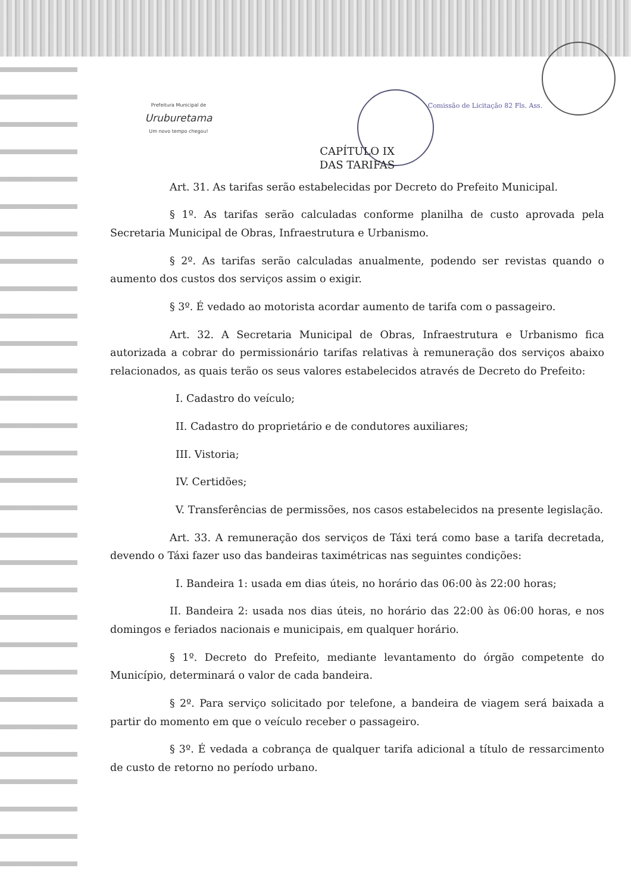Prefeitura Municipal de
Uruburetama
Um novo tempo chegou!
Comissão de Licitação 82 Fls. Ass.
CAPÍTULO IX
DAS TARIFAS
Art. 31. As tarifas serão estabelecidas por Decreto do Prefeito Municipal.
§ 1º. As tarifas serão calculadas conforme planilha de custo aprovada pela Secretaria Municipal de Obras, Infraestrutura e Urbanismo.
§ 2º. As tarifas serão calculadas anualmente, podendo ser revistas quando o aumento dos custos dos serviços assim o exigir.
§ 3º. É vedado ao motorista acordar aumento de tarifa com o passageiro.
Art. 32. A Secretaria Municipal de Obras, Infraestrutura e Urbanismo fica autorizada a cobrar do permissionário tarifas relativas à remuneração dos serviços abaixo relacionados, as quais terão os seus valores estabelecidos através de Decreto do Prefeito:
I. Cadastro do veículo;
II. Cadastro do proprietário e de condutores auxiliares;
III. Vistoria;
IV. Certidões;
V. Transferências de permissões, nos casos estabelecidos na presente legislação.
Art. 33. A remuneração dos serviços de Táxi terá como base a tarifa decretada, devendo o Táxi fazer uso das bandeiras taximétricas nas seguintes condições:
I. Bandeira 1: usada em dias úteis, no horário das 06:00 às 22:00 horas;
II. Bandeira 2: usada nos dias úteis, no horário das 22:00 às 06:00 horas, e nos domingos e feriados nacionais e municipais, em qualquer horário.
§ 1º. Decreto do Prefeito, mediante levantamento do órgão competente do Município, determinará o valor de cada bandeira.
§ 2º. Para serviço solicitado por telefone, a bandeira de viagem será baixada a partir do momento em que o veículo receber o passageiro.
§ 3º. É vedada a cobrança de qualquer tarifa adicional a título de ressarcimento de custo de retorno no período urbano.